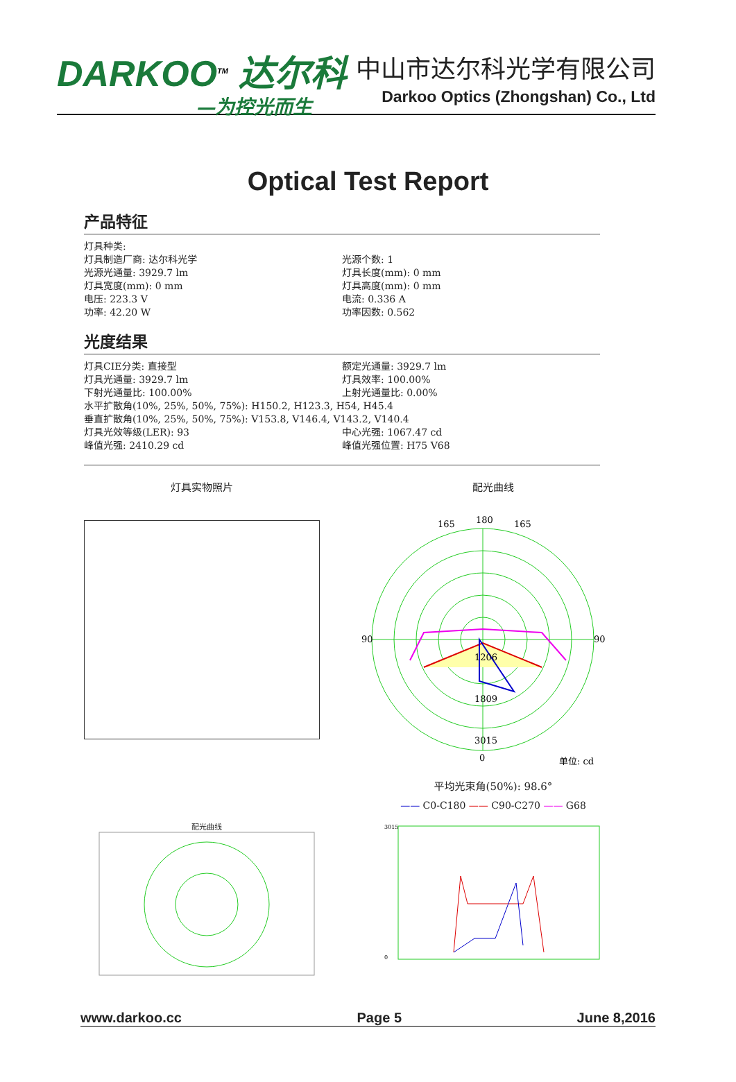DARKOO<sup>TM</sup> 达尔科 中山市达尔科光学有限公司
—为控光而生 Darkoo Optics (Zhongshan) Co., Ltd
Optical Test Report
产品特征
灯具种类:
灯具制造厂商: 达尔科光学
光源个数: 1
光源光通量: 3929.7 lm
灯具长度(mm): 0 mm
灯具宽度(mm): 0 mm
灯具高度(mm): 0 mm
电压: 223.3 V
电流: 0.336 A
功率: 42.20 W
功率因数: 0.562
光度结果
灯具CIE分类: 直接型
额定光通量: 3929.7 lm
灯具光通量: 3929.7 lm
灯具效率: 100.00%
下射光通量比: 100.00%
上射光通量比: 0.00%
水平扩散角(10%, 25%, 50%, 75%): H150.2, H123.3, H54, H45.4
垂直扩散角(10%, 25%, 50%, 75%): V153.8, V146.4, V143.2, V140.4
灯具光效等级(LER): 93
中心光强: 1067.47 cd
峰值光强: 2410.29 cd
峰值光强位置: H75 V68
灯具实物照片 配光曲线
180
165
165
90
90
0
1206
1809
3015
单位: cd
平均光束角(50%): 98.6°
—— C0-C180 —— C90-C270 —— G68
配光曲线
3015
0
www.darkoo.cc Page 5 June 8,2016